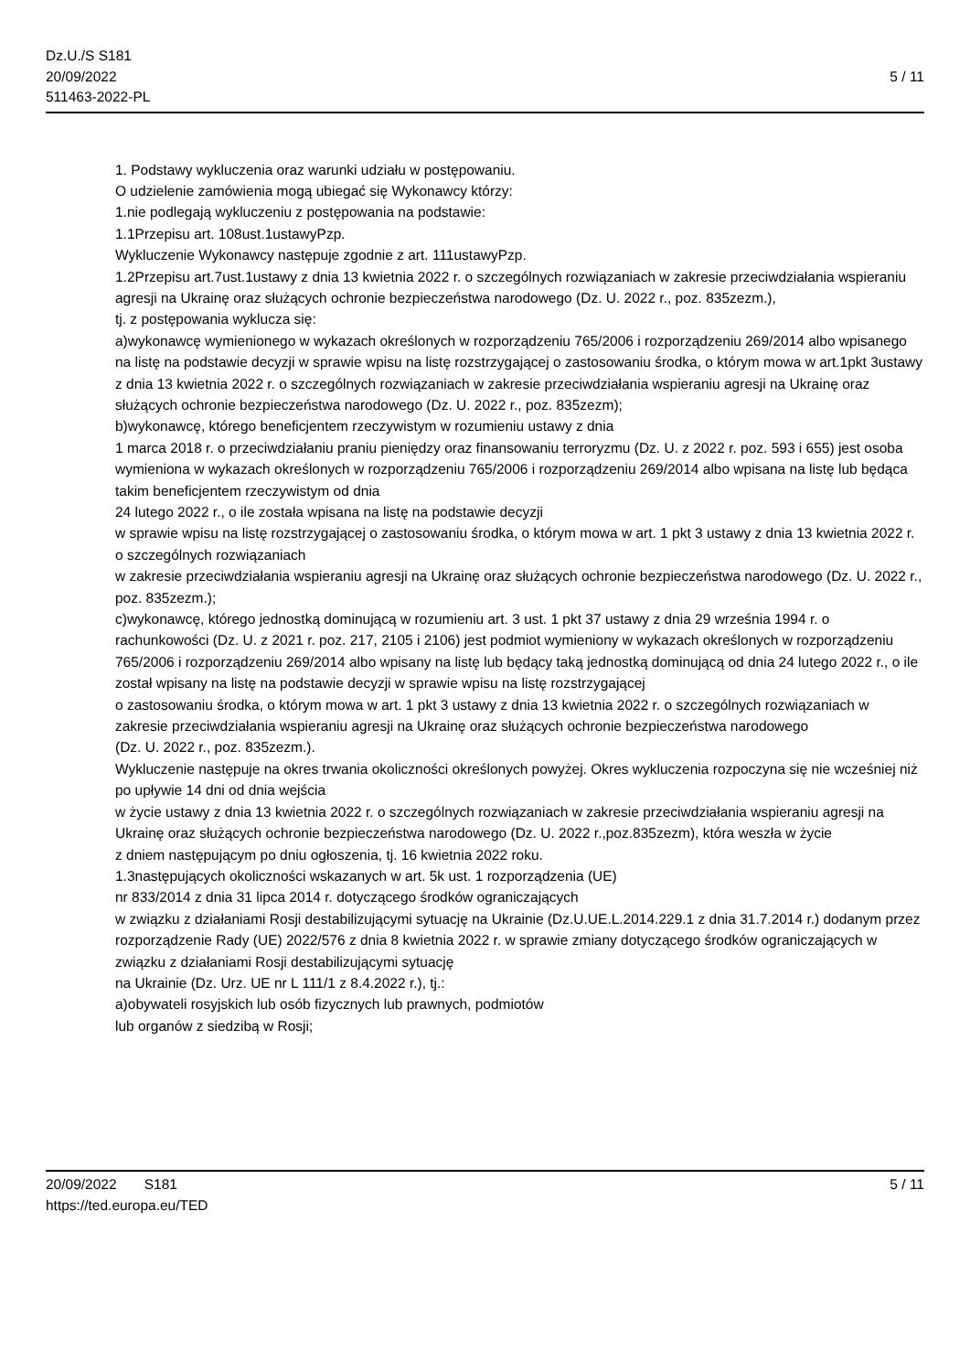Dz.U./S S181
20/09/2022
511463-2022-PL
5 / 11
1. Podstawy wykluczenia oraz warunki udziału w postępowaniu.
O udzielenie zamówienia mogą ubiegać się Wykonawcy którzy:
1.nie podlegają wykluczeniu z postępowania na podstawie:
1.1Przepisu art. 108ust.1ustawyPzp.
Wykluczenie Wykonawcy następuje zgodnie z art. 111ustawyPzp.
1.2Przepisu art.7ust.1ustawy z dnia 13 kwietnia 2022 r. o szczególnych rozwiązaniach w zakresie przeciwdziałania wspieraniu agresji na Ukrainę oraz służących ochronie bezpieczeństwa narodowego (Dz. U. 2022 r., poz. 835zezm.),
tj. z postępowania wyklucza się:
a)wykonawcę wymienionego w wykazach określonych w rozporządzeniu 765/2006 i rozporządzeniu 269/2014 albo wpisanego na listę na podstawie decyzji w sprawie wpisu na listę rozstrzygającej o zastosowaniu środka, o którym mowa w art.1pkt 3ustawy z dnia 13 kwietnia 2022 r. o szczególnych rozwiązaniach w zakresie przeciwdziałania wspieraniu agresji na Ukrainę oraz służących ochronie bezpieczeństwa narodowego (Dz. U. 2022 r., poz. 835zezm);
b)wykonawcę, którego beneficjentem rzeczywistym w rozumieniu ustawy z dnia
1 marca 2018 r. o przeciwdziałaniu praniu pieniędzy oraz finansowaniu terroryzmu (Dz. U. z 2022 r. poz. 593 i 655) jest osoba wymieniona w wykazach określonych w rozporządzeniu 765/2006 i rozporządzeniu 269/2014 albo wpisana na listę lub będąca takim beneficjentem rzeczywistym od dnia
24 lutego 2022 r., o ile została wpisana na listę na podstawie decyzji
w sprawie wpisu na listę rozstrzygającej o zastosowaniu środka, o którym mowa w art. 1 pkt 3 ustawy z dnia 13 kwietnia 2022 r. o szczególnych rozwiązaniach
w zakresie przeciwdziałania wspieraniu agresji na Ukrainę oraz służących ochronie bezpieczeństwa narodowego (Dz. U. 2022 r., poz. 835zezm.);
c)wykonawcę, którego jednostką dominującą w rozumieniu art. 3 ust. 1 pkt 37 ustawy z dnia 29 września 1994 r. o rachunkowości (Dz. U. z 2021 r. poz. 217, 2105 i 2106) jest podmiot wymieniony w wykazach określonych w rozporządzeniu 765/2006 i rozporządzeniu 269/2014 albo wpisany na listę lub będący taką jednostką dominującą od dnia 24 lutego 2022 r., o ile został wpisany na listę na podstawie decyzji w sprawie wpisu na listę rozstrzygającej
o zastosowaniu środka, o którym mowa w art. 1 pkt 3 ustawy z dnia 13 kwietnia 2022 r. o szczególnych rozwiązaniach w zakresie przeciwdziałania wspieraniu agresji na Ukrainę oraz służących ochronie bezpieczeństwa narodowego
(Dz. U. 2022 r., poz. 835zezm.).
Wykluczenie następuje na okres trwania okoliczności określonych powyżej. Okres wykluczenia rozpoczyna się nie wcześniej niż po upływie 14 dni od dnia wejścia
w życie ustawy z dnia 13 kwietnia 2022 r. o szczególnych rozwiązaniach w zakresie przeciwdziałania wspieraniu agresji na Ukrainę oraz służących ochronie bezpieczeństwa narodowego (Dz. U. 2022 r.,poz.835zezm), która weszła w życie
z dniem następującym po dniu ogłoszenia, tj. 16 kwietnia 2022 roku.
1.3następujących okoliczności wskazanych w art. 5k ust. 1 rozporządzenia (UE)
nr 833/2014 z dnia 31 lipca 2014 r. dotyczącego środków ograniczających
w związku z działaniami Rosji destabilizującymi sytuację na Ukrainie (Dz.U.UE.L.2014.229.1 z dnia 31.7.2014 r.) dodanym przez rozporządzenie Rady (UE) 2022/576 z dnia 8 kwietnia 2022 r. w sprawie zmiany dotyczącego środków ograniczających w związku z działaniami Rosji destabilizującymi sytuację
na Ukrainie (Dz. Urz. UE nr L 111/1 z 8.4.2022 r.), tj.:
a)obywateli rosyjskich lub osób fizycznych lub prawnych, podmiotów
lub organów z siedzibą w Rosji;
20/09/2022 S181
https://ted.europa.eu/TED
5 / 11